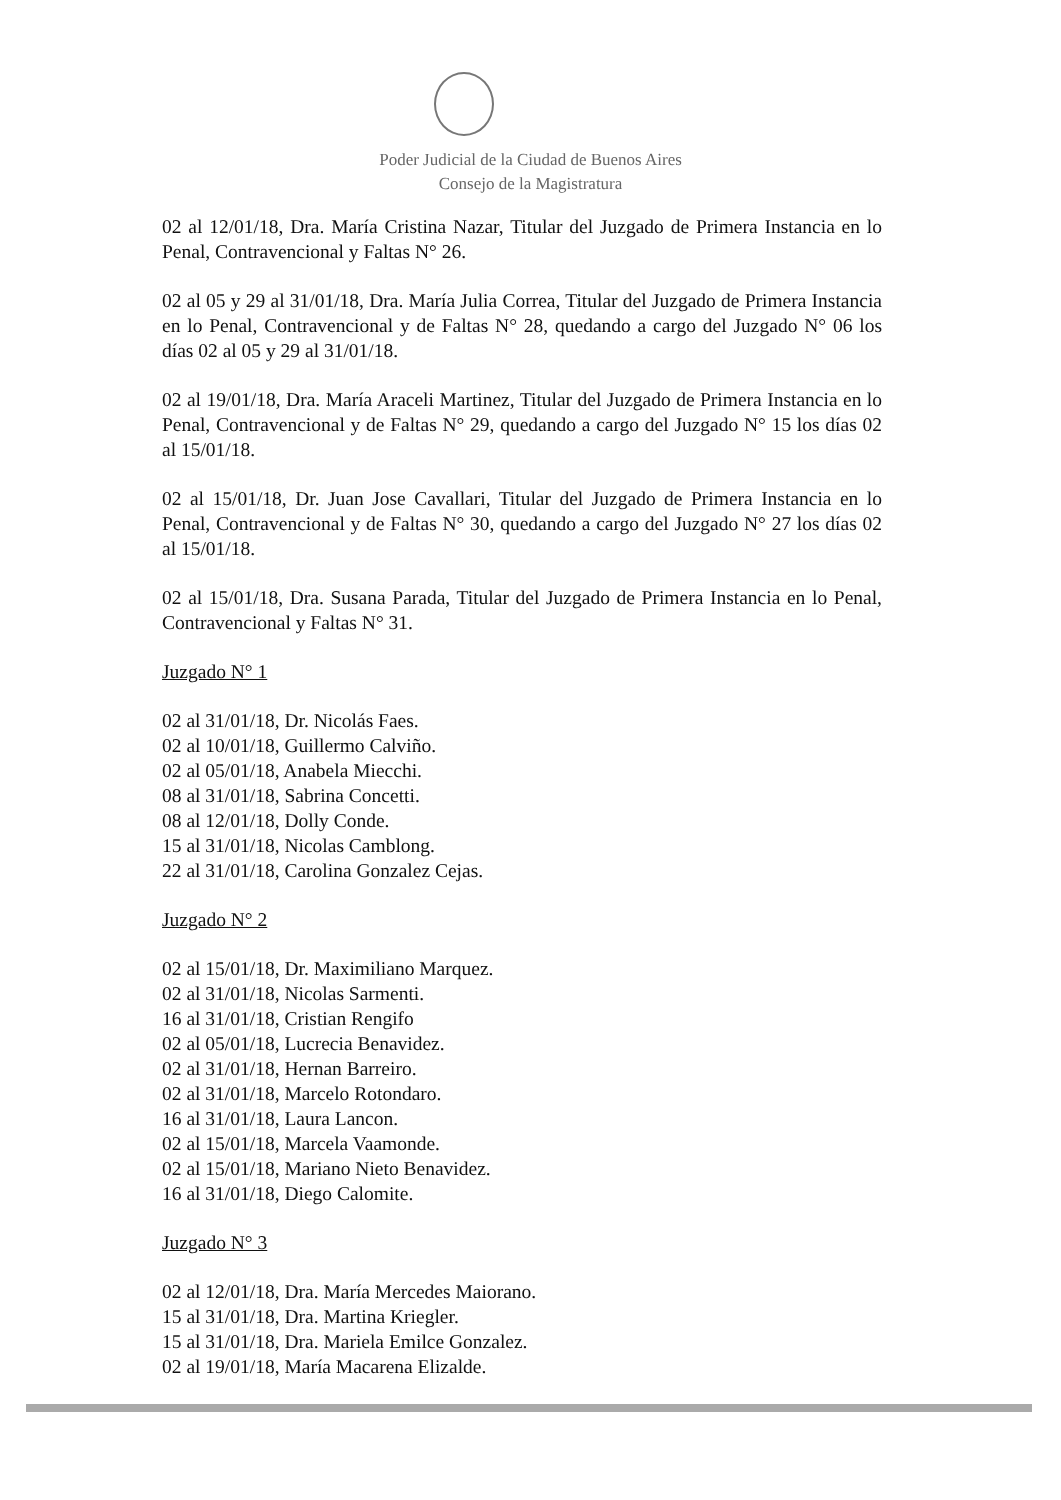Poder Judicial de la Ciudad de Buenos Aires
Consejo de la Magistratura
02 al 12/01/18, Dra. María Cristina Nazar, Titular del Juzgado de Primera Instancia en lo Penal, Contravencional y Faltas N° 26.
02 al 05 y 29 al 31/01/18, Dra. María Julia Correa, Titular del Juzgado de Primera Instancia en lo Penal, Contravencional y de Faltas N° 28, quedando a cargo del Juzgado N° 06 los días 02 al 05 y 29 al 31/01/18.
02 al 19/01/18, Dra. María Araceli Martinez, Titular del Juzgado de Primera Instancia en lo Penal, Contravencional y de Faltas N° 29, quedando a cargo del Juzgado N° 15 los días 02 al 15/01/18.
02 al 15/01/18, Dr. Juan Jose Cavallari, Titular del Juzgado de Primera Instancia en lo Penal, Contravencional y de Faltas N° 30, quedando a cargo del Juzgado N° 27 los días 02 al 15/01/18.
02 al 15/01/18, Dra. Susana Parada, Titular del Juzgado de Primera Instancia en lo Penal, Contravencional y Faltas N° 31.
Juzgado N° 1
02 al 31/01/18, Dr. Nicolás Faes.
02 al 10/01/18, Guillermo Calviño.
02 al 05/01/18, Anabela Miecchi.
08 al 31/01/18, Sabrina Concetti.
08 al 12/01/18, Dolly Conde.
15 al 31/01/18, Nicolas Camblong.
22 al 31/01/18, Carolina Gonzalez Cejas.
Juzgado N° 2
02 al 15/01/18, Dr. Maximiliano Marquez.
02 al 31/01/18, Nicolas Sarmenti.
16 al 31/01/18, Cristian Rengifo
02 al 05/01/18, Lucrecia Benavidez.
02 al 31/01/18, Hernan Barreiro.
02 al 31/01/18, Marcelo Rotondaro.
16 al 31/01/18, Laura Lancon.
02 al 15/01/18, Marcela Vaamonde.
02 al 15/01/18, Mariano Nieto Benavidez.
16 al 31/01/18, Diego Calomite.
Juzgado N° 3
02 al 12/01/18, Dra. María Mercedes Maiorano.
15 al 31/01/18, Dra. Martina Kriegler.
15 al 31/01/18, Dra. Mariela Emilce Gonzalez.
02 al 19/01/18, María Macarena Elizalde.